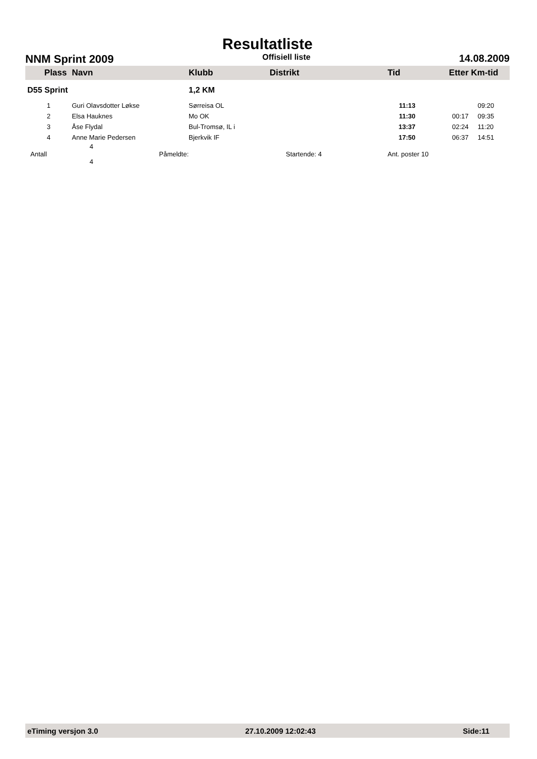Resultatliste
NNM Sprint 2009 Offisiell liste 14.08.2009
| Plass | Navn | Klubb | Distrikt | Tid | Etter | Km-tid |
| --- | --- | --- | --- | --- | --- | --- |
| D55 Sprint | | 1,2 KM | | | | |
| 1 | Guri Olavsdotter Løkse | Sørreisa OL | | 11:13 | | 09:20 |
| 2 | Elsa Hauknes | Mo OK | | 11:30 | 00:17 | 09:35 |
| 3 | Åse Flydal | Bul-Tromsø, IL i | | 13:37 | 02:24 | 11:20 |
| 4 | Anne Marie Pedersen | Bjerkvik IF | | 17:50 | 06:37 | 14:51 |
| Antall | 4 Påmeldte: 4 | | Startende: 4 | Ant. poster 10 | | |
eTiming versjon 3.0 27.10.2009 12:02:43 Side:11